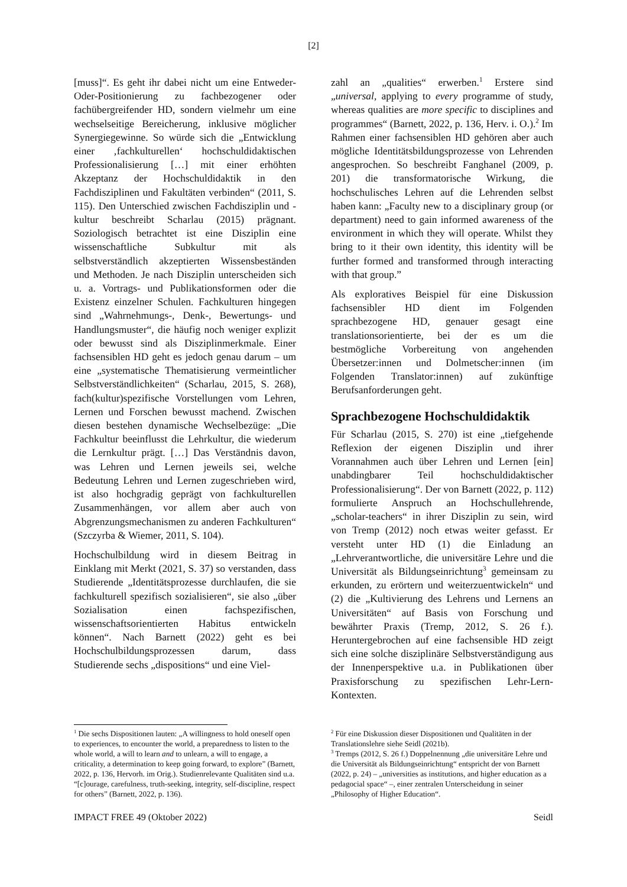[2]
[muss]“. Es geht ihr dabei nicht um eine Entweder-Oder-Positionierung zu fachbezogener oder fachübergreifender HD, sondern vielmehr um eine wechselseitige Bereicherung, inklusive möglicher Synergiegewinne. So würde sich die „Entwicklung einer ‚fachkulturellen‘ hochschuldidaktischen Professionalisierung […] mit einer erhöhten Akzeptanz der Hochschuldidaktik in den Fachdisziplinen und Fakultäten verbinden“ (2011, S. 115). Den Unterschied zwischen Fachdisziplin und -kultur beschreibt Scharlau (2015) prägnant. Soziologisch betrachtet ist eine Disziplin eine wissenschaftliche Subkultur mit als selbstverständlich akzeptierten Wissensbeständen und Methoden. Je nach Disziplin unterscheiden sich u. a. Vortrags- und Publikationsformen oder die Existenz einzelner Schulen. Fachkulturen hingegen sind „Wahrnehmungs-, Denk-, Bewertungs- und Handlungsmuster“, die häufig noch weniger explizit oder bewusst sind als Disziplinmerkmale. Einer fachsensiblen HD geht es jedoch genau darum – um eine „systematische Thematisierung vermeintlicher Selbstverständlichkeiten“ (Scharlau, 2015, S. 268), fach(kultur)spezifische Vorstellungen vom Lehren, Lernen und Forschen bewusst machend. Zwischen diesen bestehen dynamische Wechselbezüge: „Die Fachkultur beeinflusst die Lehrkultur, die wiederum die Lernkultur prägt. […] Das Verständnis davon, was Lehren und Lernen jeweils sei, welche Bedeutung Lehren und Lernen zugeschrieben wird, ist also hochgradig geprägt von fachkulturellen Zusammenhängen, vor allem aber auch von Abgrenzungsmechanismen zu anderen Fachkulturen“ (Szczyrba & Wiemer, 2011, S. 104).
Hochschulbildung wird in diesem Beitrag in Einklang mit Merkt (2021, S. 37) so verstanden, dass Studierende „Identitätsprozesse durchlaufen, die sie fachkulturell spezifisch sozialisieren“, sie also „über Sozialisation einen fachspezifischen, wissenschaftsorientierten Habitus entwickeln können“. Nach Barnett (2022) geht es bei Hochschulbildungsprozessen darum, dass Studierende sechs „dispositions“ und eine Viel-
zahl an „qualities“ erwerben.<sup>1</sup> Erstere sind „universal, applying to every programme of study, whereas qualities are more specific to disciplines and programmes“ (Barnett, 2022, p. 136, Herv. i. O.).<sup>2</sup> Im Rahmen einer fachsensiblen HD gehören aber auch mögliche Identitätsbildungsprozesse von Lehrenden angesprochen. So beschreibt Fanghanel (2009, p. 201) die transformatorische Wirkung, die hochschulisches Lehren auf die Lehrenden selbst haben kann: „Faculty new to a disciplinary group (or department) need to gain informed awareness of the environment in which they will operate. Whilst they bring to it their own identity, this identity will be further formed and transformed through interacting with that group.”
Als exploratives Beispiel für eine Diskussion fachsensibler HD dient im Folgenden sprachbezogene HD, genauer gesagt eine translationsorientierte, bei der es um die bestmögliche Vorbereitung von angehenden Übersetzer:innen und Dolmetscher:innen (im Folgenden Translator:innen) auf zukünftige Berufsanforderungen geht.
Sprachbezogene Hochschuldidaktik
Für Scharlau (2015, S. 270) ist eine „tiefgehende Reflexion der eigenen Disziplin und ihrer Vorannahmen auch über Lehren und Lernen [ein] unabdingbarer Teil hochschuldidaktischer Professionalisierung“. Der von Barnett (2022, p. 112) formulierte Anspruch an Hochschullehrende, „scholar-teachers“ in ihrer Disziplin zu sein, wird von Tremp (2012) noch etwas weiter gefasst. Er versteht unter HD (1) die Einladung an „Lehrverantwortliche, die universitäre Lehre und die Universität als Bildungseinrichtung<sup>3</sup> gemeinsam zu erkunden, zu erörtern und weiterzuentwickeln“ und (2) die „Kultivierung des Lehrens und Lernens an Universitäten“ auf Basis von Forschung und bewährter Praxis (Tremp, 2012, S. 26 f.). Heruntergebrochen auf eine fachsensible HD zeigt sich eine solche disziplinäre Selbstverständigung aus der Innenperspektive u.a. in Publikationen über Praxisforschung zu spezifischen Lehr-Lern-Kontexten.
<sup>1</sup> Die sechs Dispositionen lauten: „A willingness to hold oneself open to experiences, to encounter the world, a preparedness to listen to the whole world, a will to learn and to unlearn, a will to engage, a criticality, a determination to keep going forward, to explore” (Barnett, 2022, p. 136, Hervorh. im Orig.). Studienrelevante Qualitäten sind u.a. “[c]ourage, carefulness, truth-seeking, integrity, self-discipline, respect for others” (Barnett, 2022, p. 136).
<sup>2</sup> Für eine Diskussion dieser Dispositionen und Qualitäten in der Translationslehre siehe Seidl (2021b).
<sup>3</sup> Tremps (2012, S. 26 f.) Doppelnennung „die universitäre Lehre und die Universität als Bildungseinrichtung“ entspricht der von Barnett (2022, p. 24) – „universities as institutions, and higher education as a pedagocial space“ –, einer zentralen Unterscheidung in seiner „Philosophy of Higher Education“.
IMPACT FREE 49 (Oktober 2022) Seidl